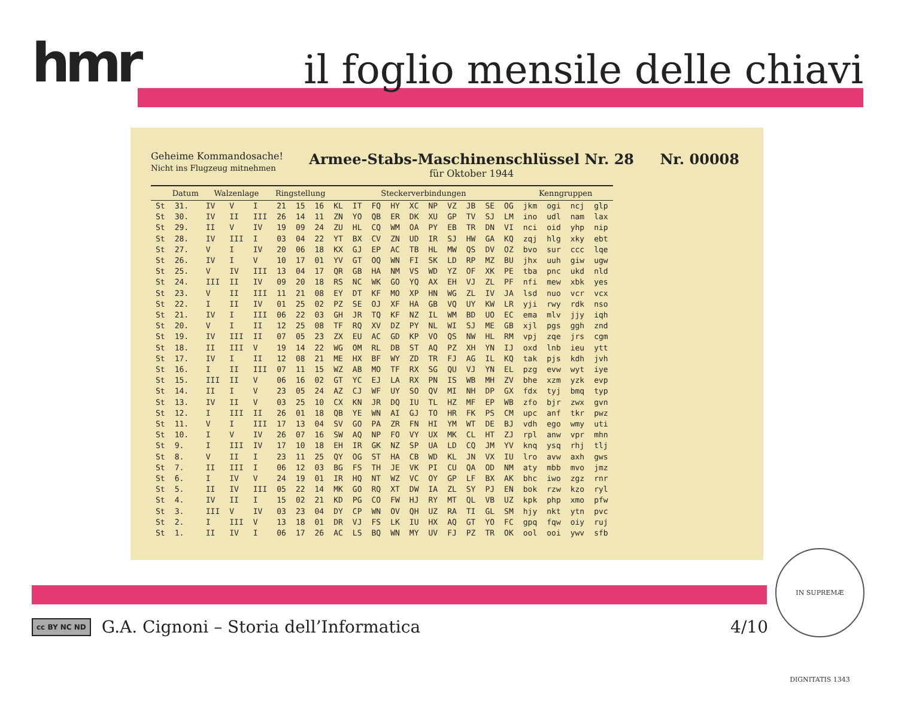hmr il foglio mensile delle chiavi
Geheime Kommandosache!
Nicht ins Flugzeug mitnehmen
Armee-Stabs-Maschinenschlüssel Nr. 28
für Oktober 1944
Nr. 00008
| | Datum | Walzenlage | | | Ringstellung | | | Steckerverbindungen | | | | | | | | | | Kenngruppen | | | |
| --- | --- | --- | --- | --- | --- | --- | --- | --- | --- | --- | --- | --- | --- | --- | --- | --- | --- | --- | --- | --- | --- |
| St | 31. | IV | V | I | 21 | 15 | 16 | KL | IT | FQ | HY | XC | NP | VZ | JB | SE | OG | jkm | ogi | ncj | glp |
| St | 30. | IV | II | III | 26 | 14 | 11 | ZN | YO | QB | ER | DK | XU | GP | TV | SJ | LM | ino | udl | nam | lax |
| St | 29. | II | V | IV | 19 | 09 | 24 | ZU | HL | CQ | WM | OA | PY | EB | TR | DN | VI | nci | oid | yhp | nip |
| St | 28. | IV | III | I | 03 | 04 | 22 | YT | BX | CV | ZN | UD | IR | SJ | HW | GA | KQ | zqj | hlg | xky | ebt |
| St | 27. | V | I | IV | 20 | 06 | 18 | KX | GJ | EP | AC | TB | HL | MW | QS | DV | OZ | bvo | sur | ccc | lqe |
| St | 26. | IV | I | V | 10 | 17 | 01 | YV | GT | OQ | WN | FI | SK | LD | RP | MZ | BU | jhx | uuh | giw | ugw |
| St | 25. | V | IV | III | 13 | 04 | 17 | QR | GB | HA | NM | VS | WD | YZ | OF | XK | PE | tba | pnc | ukd | nld |
| St | 24. | III | II | IV | 09 | 20 | 18 | RS | NC | WK | GO | YQ | AX | EH | VJ | ZL | PF | nfi | mew | xbk | yes |
| St | 23. | V | II | III | 11 | 21 | 08 | EY | DT | KF | MO | XP | HN | WG | ZL | IV | JA | lsd | nuo | vcr | vcx |
| St | 22. | I | II | IV | 01 | 25 | 02 | PZ | SE | OJ | XF | HA | GB | VQ | UY | KW | LR | yji | rwy | rdk | nso |
| St | 21. | IV | I | III | 06 | 22 | 03 | GH | JR | TQ | KF | NZ | IL | WM | BD | UO | EC | ema | mlv | jjy | iqh |
| St | 20. | V | I | II | 12 | 25 | 08 | TF | RQ | XV | DZ | PY | NL | WI | SJ | ME | GB | xjl | pgs | ggh | znd |
| St | 19. | IV | III | II | 07 | 05 | 23 | ZX | EU | AC | GD | KP | VO | QS | NW | HL | RM | vpj | zqe | jrs | cgm |
| St | 18. | II | III | V | 19 | 14 | 22 | WG | OM | RL | DB | ST | AQ | PZ | XH | YN | IJ | oxd | lnb | ieu | ytt |
| St | 17. | IV | I | II | 12 | 08 | 21 | ME | HX | BF | WY | ZD | TR | FJ | AG | IL | KQ | tak | pjs | kdh | jvh |
| St | 16. | I | II | III | 07 | 11 | 15 | WZ | AB | MO | TF | RX | SG | QU | VJ | YN | EL | pzg | evw | wyt | iye |
| St | 15. | III | II | V | 06 | 16 | 02 | GT | YC | EJ | LA | RX | PN | IS | WB | MH | ZV | bhe | xzm | yzk | evp |
| St | 14. | II | I | V | 23 | 05 | 24 | AZ | CJ | WF | UY | SO | QV | MI | NH | DP | GX | fdx | tyj | bmq | typ |
| St | 13. | IV | II | V | 03 | 25 | 10 | CX | KN | JR | DQ | IU | TL | HZ | MF | EP | WB | zfo | bjr | zwx | gvn |
| St | 12. | I | III | II | 26 | 01 | 18 | QB | YE | WN | AI | GJ | TO | HR | FK | PS | CM | upc | anf | tkr | pwz |
| St | 11. | V | I | III | 17 | 13 | 04 | SV | GO | PA | ZR | FN | HI | YM | WT | DE | BJ | vdh | ego | wmy | uti |
| St | 10. | I | V | IV | 26 | 07 | 16 | SW | AQ | NP | FO | VY | UX | MK | CL | HT | ZJ | rpl | anw | vpr | mhn |
| St | 9. | I | III | IV | 17 | 10 | 18 | EH | IR | GK | NZ | SP | UA | LD | CQ | JM | YV | knq | ysq | rhj | tlj |
| St | 8. | V | II | I | 23 | 11 | 25 | QY | OG | ST | HA | CB | WD | KL | JN | VX | IU | lro | avw | axh | gws |
| St | 7. | II | III | I | 06 | 12 | 03 | BG | FS | TH | JE | VK | PI | CU | QA | OD | NM | aty | mbb | mvo | jmz |
| St | 6. | I | IV | V | 24 | 19 | 01 | IR | HQ | NT | WZ | VC | OY | GP | LF | BX | AK | bhc | iwo | zgz | rnr |
| St | 5. | II | IV | III | 05 | 22 | 14 | MK | GO | RQ | XT | DW | IA | ZL | SY | PJ | EN | bok | rzw | kzo | ryl |
| St | 4. | IV | II | I | 15 | 02 | 21 | KD | PG | CO | FW | HJ | RY | MT | QL | VB | UZ | kpk | php | xmo | pfw |
| St | 3. | III | V | IV | 03 | 23 | 04 | DY | CP | WN | OV | QH | UZ | RA | TI | GL | SM | hjy | nkt | ytn | pvc |
| St | 2. | I | III | V | 13 | 18 | 01 | DR | VJ | FS | LK | IU | HX | AQ | GT | YO | FC | gpq | fqw | oiy | ruj |
| St | 1. | II | IV | I | 06 | 17 | 26 | AC | LS | BQ | WN | MY | UV | FJ | PZ | TR | OK | ool | ooi | ywv | sfb |
cc BY NC ND G.A. Cignoni – Storia dell’Informatica
4/10
IN SUPREMÆ DIGNITATIS 1343